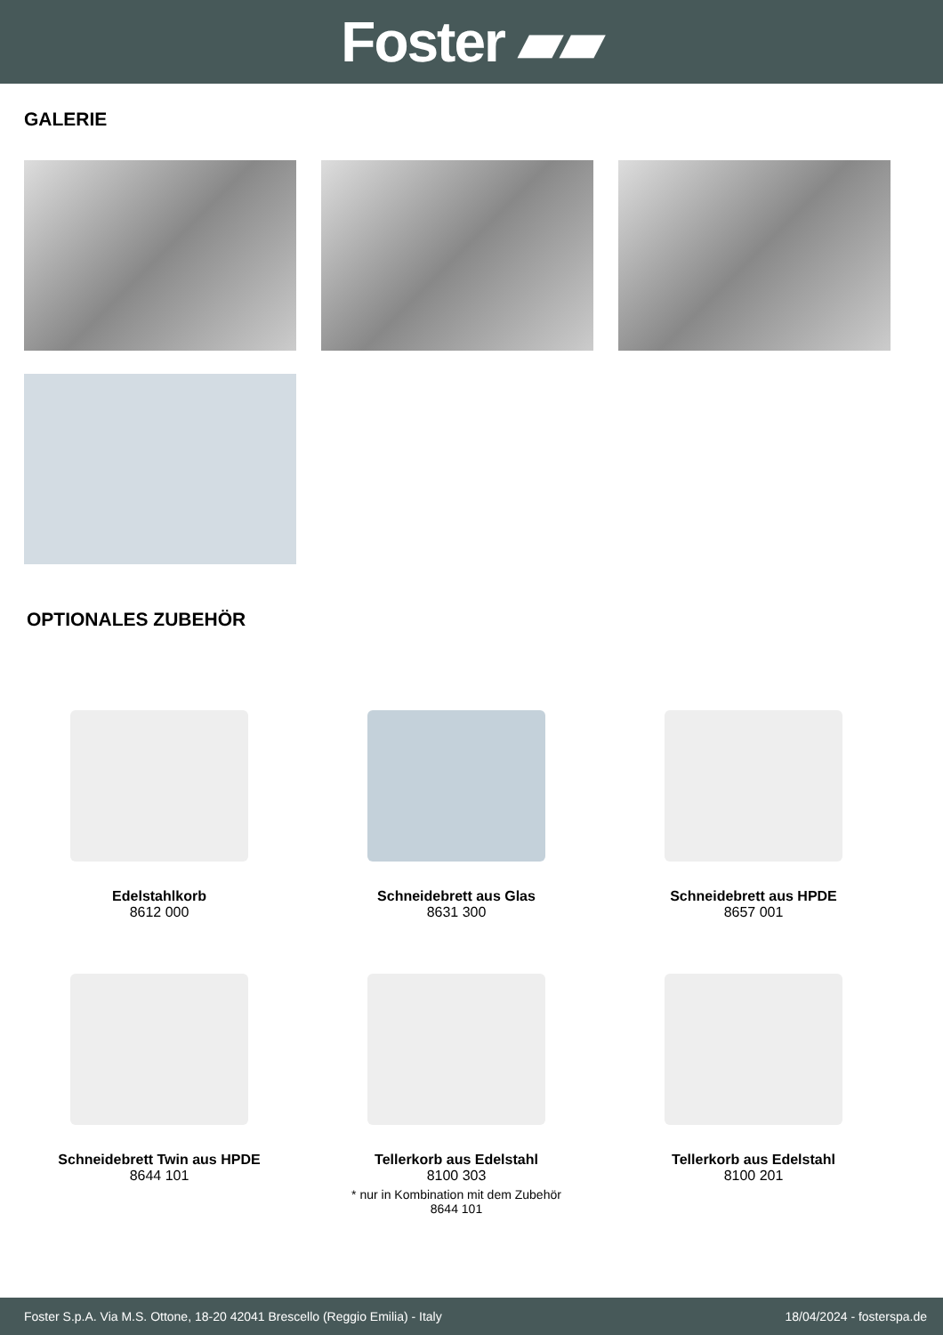Foster ▰▰
GALERIE
OPTIONALES ZUBEHÖR
Edelstahlkorb
8612 000
Schneidebrett aus Glas
8631 300
Schneidebrett aus HPDE
8657 001
Schneidebrett Twin aus HPDE
8644 101
Tellerkorb aus Edelstahl
8100 303
* nur in Kombination mit dem Zubehör
8644 101
Tellerkorb aus Edelstahl
8100 201
Foster S.p.A. Via M.S. Ottone, 18-20 42041 Brescello (Reggio Emilia) - Italy 18/04/2024 - fosterspa.de